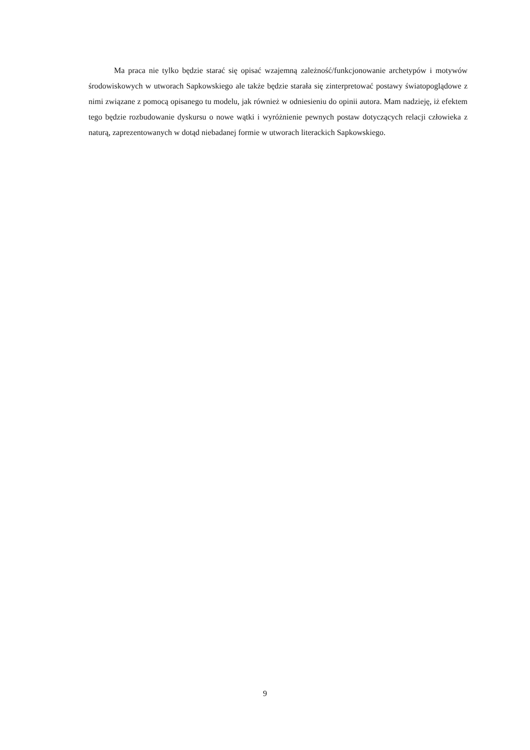Ma praca nie tylko będzie starać się opisać wzajemną zależność/funkcjonowanie archetypów i motywów środowiskowych w utworach Sapkowskiego ale także będzie starała się zinterpretować postawy światopoglądowe z nimi związane z pomocą opisanego tu modelu, jak również w odniesieniu do opinii autora. Mam nadzieję, iż efektem tego będzie rozbudowanie dyskursu o nowe wątki i wyróżnienie pewnych postaw dotyczących relacji człowieka z naturą, zaprezentowanych w dotąd niebadanej formie w utworach literackich Sapkowskiego.
9